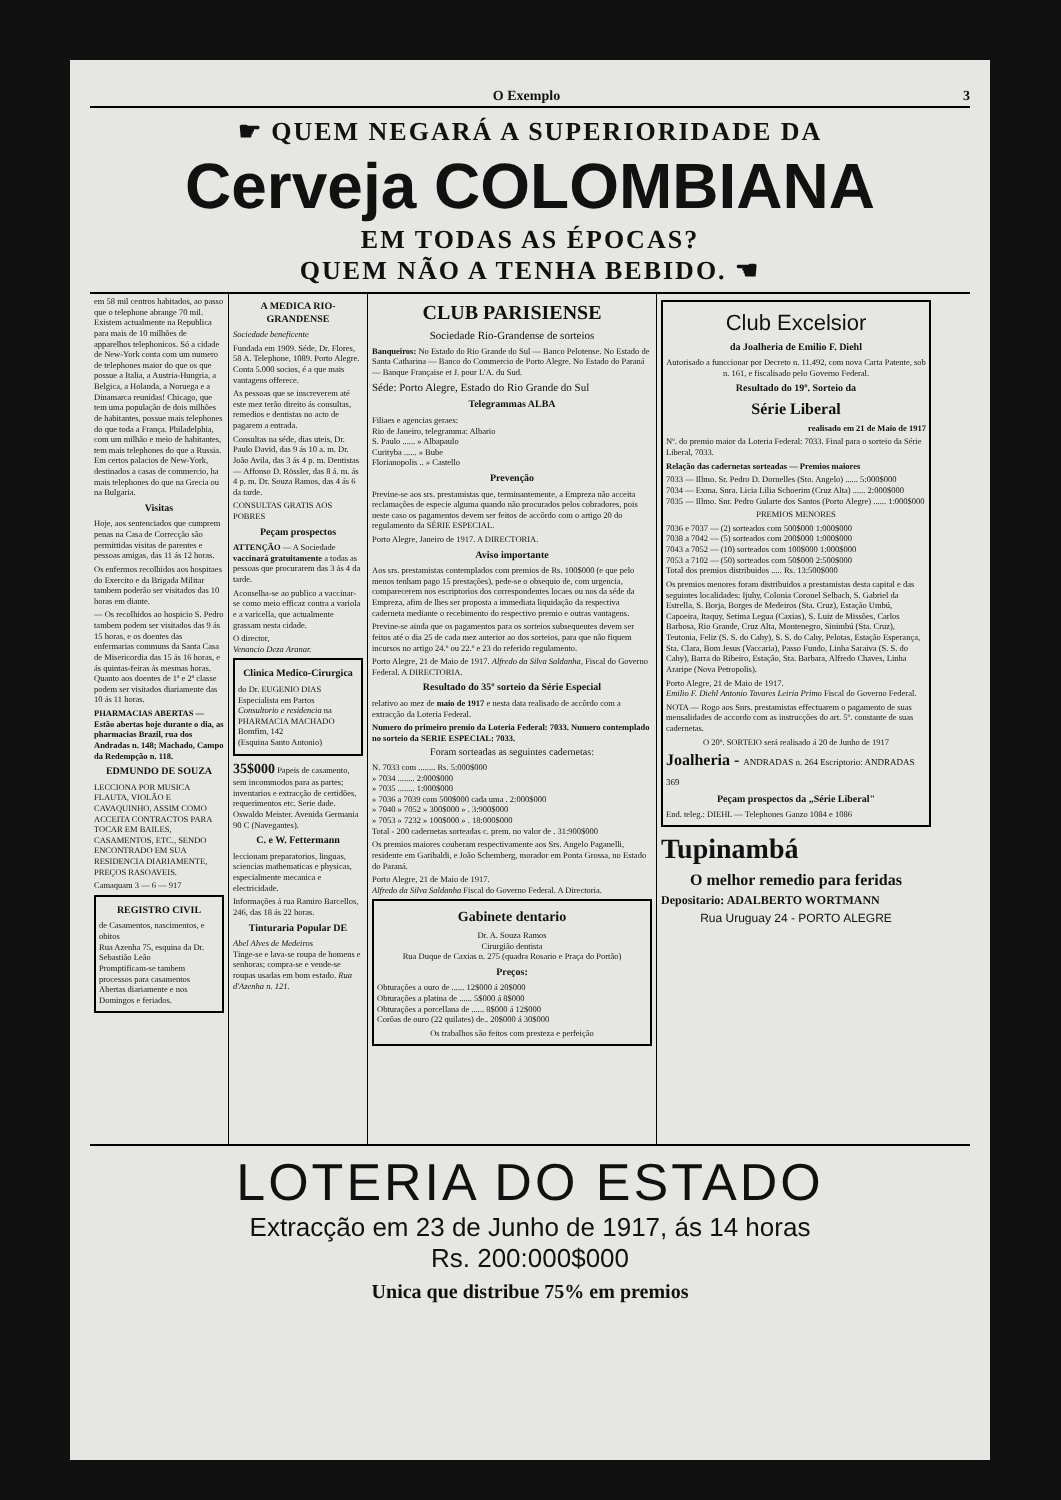O Exemplo 3
☛ QUEM NEGARÁ A SUPERIORIDADE DA
Cerveja COLOMBIANA
EM TODAS AS ÉPOCAS?
QUEM NÃO A TENHA BEBIDO. ☚
em 58 mil centros habitados, ao passo que o telephone abrange 70 mil. Existem actualmente na Republica para mais de 10 milhões de apparelhos telephonicos. Só a cidade de New-York conta com um numero de telephones maior do que os que possue a Italia, a Austria-Hungria, a Belgica, a Holanda, a Noruega e a Dinamarca reunidas! Chicago, que tem uma população de dois milhões de habitantes, possue mais telephones do que toda a França. Philadelphia, com um milhão e meio de habitantes, tem mais telephones do que a Russia. Em certos palacios de New-York, destinados a casas de commercio, ha mais telephones do que na Grecia ou na Bulgaria.
Visitas
Hoje, aos sentenciados que cumprem penas na Casa de Correcção são permittidas visitas de parentes e pessoas amigas, das 11 ás 12 horas.
Os enfermos recolhidos aos hospitaes do Exercito e da Brigada Militar tambem poderão ser visitados das 10 horas em diante.
— Os recolhidos ao hospicio S. Pedro tambem podem ser visitados das 9 ás 15 horas, e os doentes das enfermarias communs da Santa Casa de Misericordia das 15 ás 16 horas, e ás quintas-feiras ás mesmas horas. Quanto aos doentes de 1ª e 2ª classe podem ser visitados diariamente das 10 ás 11 horas.
PHARMACIAS ABERTAS — Estão abertas hoje durante o dia, as pharmacias Brazil, rua dos Andradas n. 148; Machado, Campo da Redempção n. 118.
EDMUNDO DE SOUZA
LECCIONA POR MUSICA FLAUTA, VIOLÃO E CAVAQUINHO, ASSIM COMO ACCEITA CONTRACTOS PARA TOCAR EM BAILES, CASAMENTOS, ETC., SENDO ENCONTRADO EM SUA RESIDENCIA DIARIAMENTE, PREÇOS RASOAVEIS.
Camaquam 3 — 6 — 917
REGISTRO CIVIL
de Casamentos, nascimentos, e obitos
Rua Azenha 75, esquina da Dr. Sebastião Leão
Promptificam-se tambem processos para casamentos
Abertas diariamente e nos Domingos e feriados.
A MEDICA RIO-GRANDENSE
Sociedade beneficente
Fundada em 1909. Séde, Dr. Flores, 58 A. Telephone, 1089. Porto Alegre. Conta 5.000 socios, é a que mais vantagens offerece.
As pessoas que se inscreverem até este mez terão direito ás consultas, remedios e dentistas no acto de pagarem a entrada.
Consultas na séde, dias uteis, Dr. Paulo David, das 9 ás 10 a. m. Dr. João Avila, das 3 ás 4 p. m. Dentistas — Affonso D. Rössler, das 8 á. m. ás 4 p. m. Dr. Souza Ramos, das 4 ás 6 da tarde.
CONSULTAS GRATIS AOS POBRES
Peçam prospectos
ATTENÇÃO — A Sociedade vaccinará gratuitamente a todas as pessoas que procurarem das 3 ás 4 da tarde.
Aconselha-se ao publico a vaccinar-se como meio efficaz contra a variola e a varicella, que actualmente grassam nesta cidade.
O director,
Venancio Deza Aranar.
Clinica Medico-Cirurgica
do Dr. EUGENIO DIAS
Especialista em Partos
Consultorio e residencia na PHARMACIA MACHADO
Bomfim, 142
(Esquina Santo Antonio)
35$000 Papeis de casamento, sem incommodos para as partes; inventarios e extracção de certidões, requerimentos etc. Serie dade. Oswaldo Meister. Avenida Germania 90 C (Navegantes).
C. e W. Fettermann
leccionam preparatorios, linguas, sciencias mathematicas e physicas, especialmente mecanica e electricidade.
Informações á rua Ramiro Barcellos, 246, das 18 ás 22 horas.
Tinturaria Popular DE
Abel Alves de Medeiros
Tinge-se e lava-se roupa de homens e senhoras; compra-se e vende-se roupas usadas em bom estado. Rua d'Azenha n. 121.
CLUB PARISIENSE
Sociedade Rio-Grandense de sorteios
Banqueiros: No Estado do Rio Grande do Sul — Banco Pelotense. No Estado de Santa Catharina — Banco do Commercio de Porto Alegre. No Estado do Paraná — Banque Française et J. pour L'A. du Sud.
Séde: Porto Alegre, Estado do Rio Grande do Sul
Telegrammas ALBA
Filiaes e agencias geraes:
Rio de Janeiro, telegramma: Albario
S. Paulo ...... » Albapaulo
Curityba ...... » Bube
Florianopolis .. » Castello
Prevenção
Previne-se aos srs. prestamistas que, terminantemente, a Empreza não acceita reclamações de especie alguma quando não procurados pelos cobradores, pois neste caso os pagamentos devem ser feitos de accôrdo com o artigo 20 do regulamento da SÉRIE ESPECIAL.
Porto Alegre, Janeiro de 1917. A DIRECTORIA.
Aviso importante
Aos srs. prestamistas contemplados com premios de Rs. 100$000 (e que pelo menos tenham pago 15 prestações), pede-se o obsequio de, com urgencia, comparecerem nos escriptorios dos correspondentes locaes ou nos da séde da Empreza, afim de lhes ser proposta a immediata liquidação da respectiva caderneta mediante o recebimento do respectivo premio e outras vantagens.
Previne-se ainda que os pagamentos para os sorteios subsequentes devem ser feitos até o dia 25 de cada mez anterior ao dos sorteios, para que não fiquem incursos no artigo 24.º ou 22.º e 23 do referido regulamento.
Porto Alegre, 21 de Maio de 1917. Alfredo da Silva Saldanha, Fiscal do Governo Federal. A DIRECTORIA.
Resultado do 35º sorteio da Série Especial
relativo ao mez de maio de 1917 e nesta data realisado de accôrdo com a extracção da Loteria Federal.
Numero do primeiro premio da Loteria Federal: 7033. Numero contemplado no sorteio da SERIE ESPECIAL: 7033.
Foram sorteadas as seguintes cadernetas:
N. 7033 com ........ Rs. 5:000$000
» 7034 ........ 2:000$000
» 7035 ........ 1:000$000
» 7036 a 7039 com 500$000 cada uma . 2:000$000
» 7040 » 7052 » 300$000 » . 3:900$000
» 7053 » 7232 » 100$000 » . 18:000$000
Total - 200 cadernetas sorteadas c. prem. no valor de . 31:900$000
Os premios maiores couberam respectivamente aos Srs. Angelo Paganelli, residente em Garibaldi, e João Schemberg, morador em Ponta Grossa, no Estado do Paraná.
Porto Alegre, 21 de Maio de 1917.
Alfredo da Silva Saldanha Fiscal do Governo Federal. A Directoria.
Gabinete dentario
Dr. A. Souza Ramos
Cirurgião dentista
Rua Duque de Caxias n. 275 (quadra Rosario e Praça do Portão)
Preços:
Obturações a ouro de ...... 12$000 á 20$000
Obturações a platina de ...... 5$000 á 8$000
Obturações a porcellana de ...... 8$000 á 12$000
Corôas de ouro (22 quilates) de.. 20$000 á 30$000
Os trabalhos são feitos com presteza e perfeição
Club Excelsior
da Joalheria de Emilio F. Diehl
Autorisado a funccionar por Decreto n. 11.492, com nova Carta Patente, sob n. 161, e fiscalisado pelo Governo Federal.
Resultado do 19º. Sorteio da
Série Liberal
realisado em 21 de Maio de 1917
Nº. do premio maior da Loteria Federal: 7033. Final para o sorteio da Série Liberal, 7033.
Relação das cadernetas sorteadas — Premios maiores
7033 — Illmo. Sr. Pedro D. Dornelles (Sto. Angelo) ...... 5:000$000
7034 — Exma. Snra. Licia Lilia Schoerim (Cruz Alta) ...... 2:000$000
7035 — Illmo. Snr. Pedro Gularte dos Santos (Porto Alegre) ...... 1:000$000
PREMIOS MENORES
7036 e 7037 — (2) sorteados com 500$000 1:000$000
7038 a 7042 — (5) sorteados com 200$000 1:000$000
7043 a 7052 — (10) sorteados com 100$000 1:000$000
7053 a 7102 — (50) sorteados com 50$000 2:500$000
Total dos premios distribuidos ..... Rs. 13:500$000
Os premios menores foram distribuidos a prestamistas desta capital e das seguintes localidades: Ijuhy, Colonia Coronel Selbach, S. Gabriel da Estrella, S. Borja, Borges de Medeiros (Sta. Cruz), Estação Umbú, Capoeira, Itaquy, Setima Legua (Caxias), S. Luiz de Missões, Carlos Barbosa, Rio Grande, Cruz Alta, Montenegro, Sinimbú (Sta. Cruz), Teutonia, Feliz (S. S. do Cahy), S. S. do Cahy, Pelotas, Estação Esperança, Sta. Clara, Bom Jesus (Vaccaria), Passo Fundo, Linha Saraiva (S. S. do Cahy), Barra do Ribeiro, Estação, Sta. Barbara, Alfredo Chaves, Linha Araripe (Nova Petropolis).
Porto Alegre, 21 de Maio de 1917.
Emilio F. Diehl Antonio Tavares Leiria Primo Fiscal do Governo Federal.
NOTA — Rogo aos Snrs. prestamistas effectuarem o pagamento de suas mensalidades de accordo com as instrucções do art. 5º. constante de suas cadernetas.
O 20º. SORTEIO será realisado á 20 de Junho de 1917
Joalheria - ANDRADAS n. 264 Escriptorio: ANDRADAS 369
Peçam prospectos da „Série Liberal"
End. teleg.: DIEHL — Telephones Ganzo 1084 e 1086
Tupinambá
O melhor remedio para feridas
Depositario: ADALBERTO WORTMANN
Rua Uruguay 24 - PORTO ALEGRE
LOTERIA DO ESTADO
Extracção em 23 de Junho de 1917, ás 14 horas
Rs. 200:000$000
Unica que distribue 75% em premios